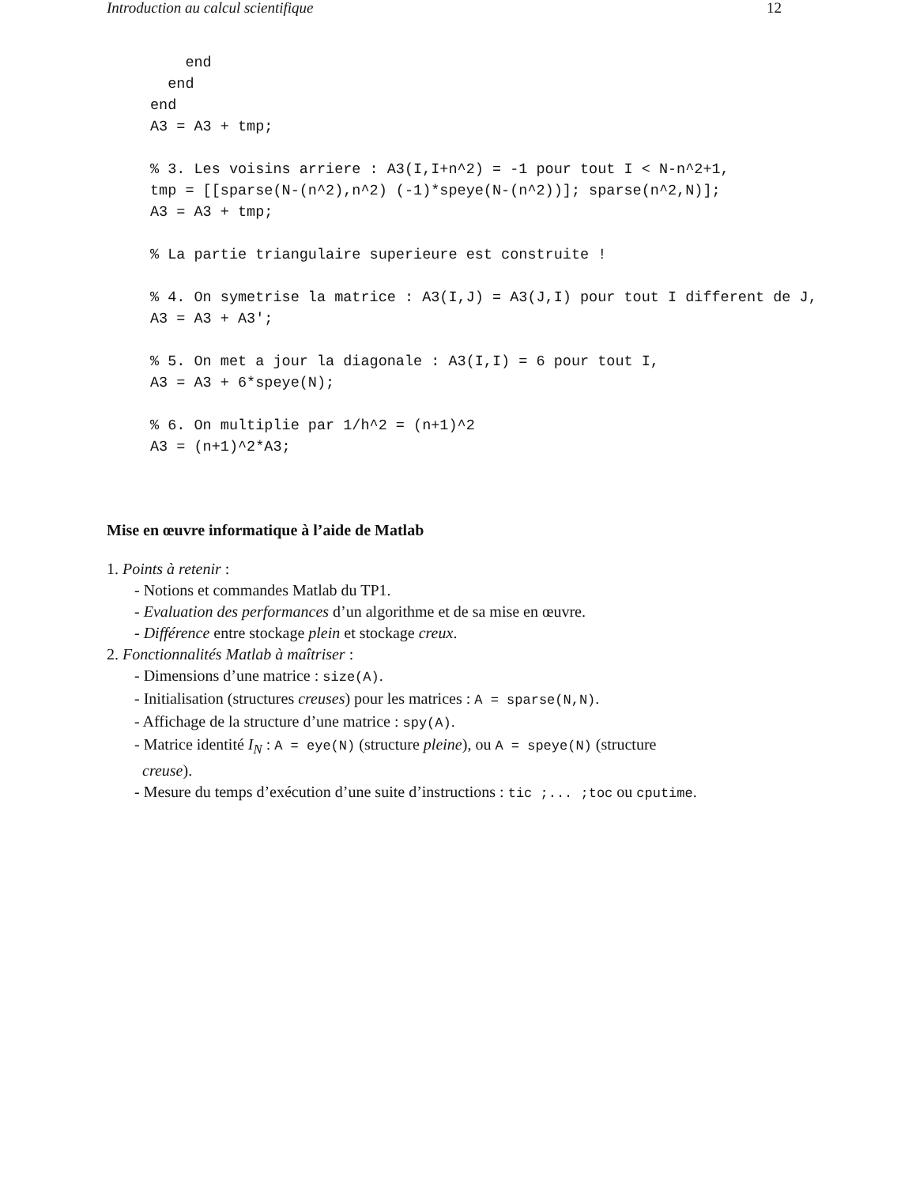Introduction au calcul scientifique 12
    end
  end
end
A3 = A3 + tmp;

% 3. Les voisins arriere : A3(I,I+n^2) = -1 pour tout I < N-n^2+1,
tmp = [[sparse(N-(n^2),n^2) (-1)*speye(N-(n^2))]; sparse(n^2,N)];
A3 = A3 + tmp;

% La partie triangulaire superieure est construite !

% 4. On symetrise la matrice : A3(I,J) = A3(J,I) pour tout I different de J,
A3 = A3 + A3';

% 5. On met a jour la diagonale : A3(I,I) = 6 pour tout I,
A3 = A3 + 6*speye(N);

% 6. On multiplie par 1/h^2 = (n+1)^2
A3 = (n+1)^2*A3;
Mise en œuvre informatique à l’aide de Matlab
1. Points à retenir :
- Notions et commandes Matlab du TP1.
- Evaluation des performances d’un algorithme et de sa mise en œuvre.
- Différence entre stockage plein et stockage creux.
2. Fonctionnalités Matlab à maîtriser :
- Dimensions d’une matrice : size(A).
- Initialisation (structures creuses) pour les matrices : A = sparse(N,N).
- Affichage de la structure d’une matrice : spy(A).
- Matrice identité I<sub>N</sub> : A = eye(N) (structure pleine), ou A = speye(N) (structure
creuse).
- Mesure du temps d’exécution d’une suite d’instructions : tic ;... ;toc ou cputime.